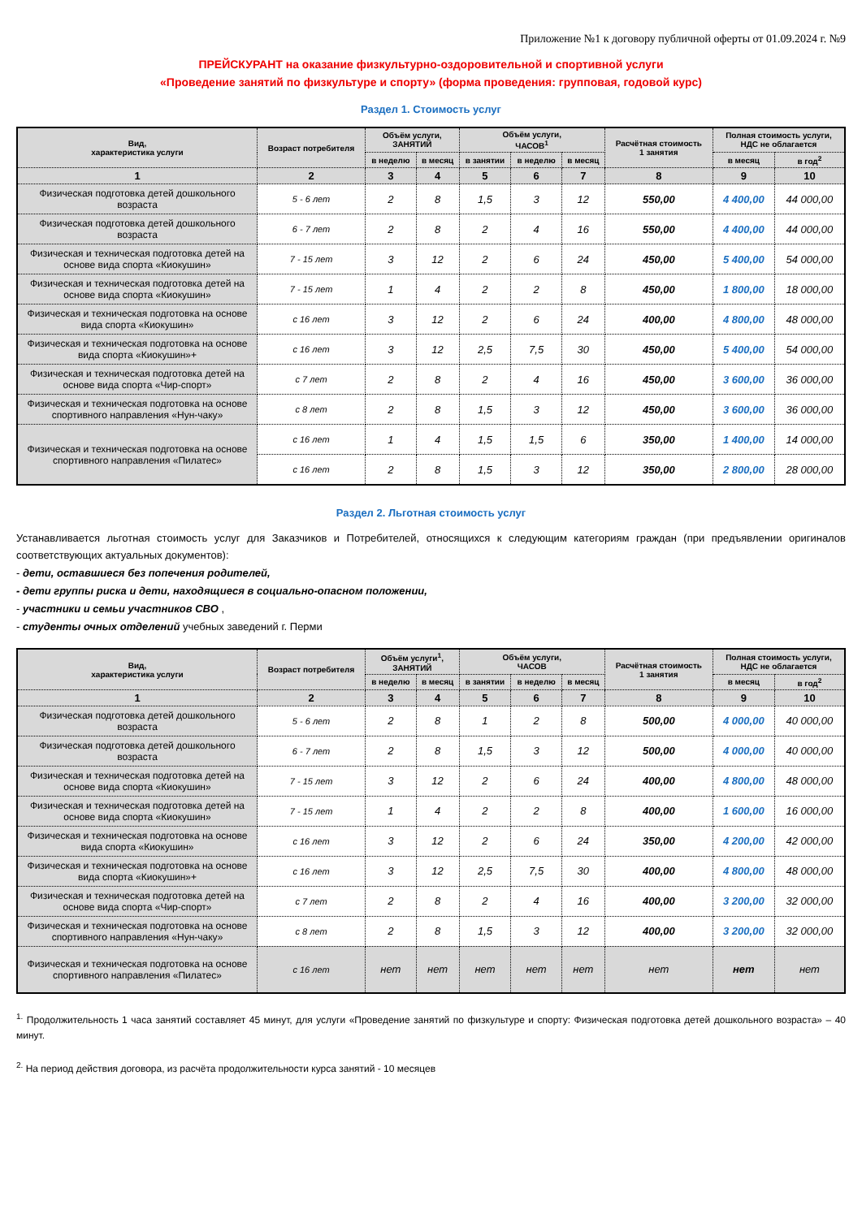Приложение №1 к договору публичной оферты от 01.09.2024 г. №9
ПРЕЙСКУРАНТ на оказание физкультурно-оздоровительной и спортивной услуги
«Проведение занятий по физкультуре и спорту» (форма проведения: групповая, годовой курс)
Раздел 1. Стоимость услуг
| Вид, характеристика услуги | Возраст потребителя | Объём услуги, ЗАНЯТИЙ | | Объём услуги, ЧАСОВ<sup>1</sup> | | | Расчётная стоимость 1 занятия | Полная стоимость услуги, НДС не облагается | |
| --- | --- | --- | --- | --- | --- | --- | --- | --- | --- |
| | | в неделю | в месяц | в занятии | в неделю | в месяц | | в месяц | в год<sup>2</sup> |
| 1 | 2 | 3 | 4 | 5 | 6 | 7 | 8 | 9 | 10 |
| Физическая подготовка детей дошкольного возраста | 5 - 6 лет | 2 | 8 | 1,5 | 3 | 12 | 550,00 | 4 400,00 | 44 000,00 |
| Физическая подготовка детей дошкольного возраста | 6 - 7 лет | 2 | 8 | 2 | 4 | 16 | 550,00 | 4 400,00 | 44 000,00 |
| Физическая и техническая подготовка детей на основе вида спорта «Киокушин» | 7 - 15 лет | 3 | 12 | 2 | 6 | 24 | 450,00 | 5 400,00 | 54 000,00 |
| Физическая и техническая подготовка детей на основе вида спорта «Киокушин» | 7 - 15 лет | 1 | 4 | 2 | 2 | 8 | 450,00 | 1 800,00 | 18 000,00 |
| Физическая и техническая подготовка на основе вида спорта «Киокушин» | с 16 лет | 3 | 12 | 2 | 6 | 24 | 400,00 | 4 800,00 | 48 000,00 |
| Физическая и техническая подготовка на основе вида спорта «Киокушин»+ | с 16 лет | 3 | 12 | 2,5 | 7,5 | 30 | 450,00 | 5 400,00 | 54 000,00 |
| Физическая и техническая подготовка детей на основе вида спорта «Чир-спорт» | с 7 лет | 2 | 8 | 2 | 4 | 16 | 450,00 | 3 600,00 | 36 000,00 |
| Физическая и техническая подготовка на основе спортивного направления «Нун-чаку» | с 8 лет | 2 | 8 | 1,5 | 3 | 12 | 450,00 | 3 600,00 | 36 000,00 |
| Физическая и техническая подготовка на основе спортивного направления «Пилатес» | с 16 лет | 1 | 4 | 1,5 | 1,5 | 6 | 350,00 | 1 400,00 | 14 000,00 |
| | с 16 лет | 2 | 8 | 1,5 | 3 | 12 | 350,00 | 2 800,00 | 28 000,00 |
Раздел 2. Льготная стоимость услуг
Устанавливается льготная стоимость услуг для Заказчиков и Потребителей, относящихся к следующим категориям граждан (при предъявлении оригиналов соответствующих актуальных документов):
- дети, оставшиеся без попечения родителей,
- дети группы риска и дети, находящиеся в социально-опасном положении,
- участники и семьи участников СВО ,
- студенты очных отделений учебных заведений г. Перми
| Вид, характеристика услуги | Возраст потребителя | Объём услуги<sup>1</sup>, ЗАНЯТИЙ | | Объём услуги, ЧАСОВ | | | Расчётная стоимость 1 занятия | Полная стоимость услуги, НДС не облагается | |
| --- | --- | --- | --- | --- | --- | --- | --- | --- | --- |
| | | в неделю | в месяц | в занятии | в неделю | в месяц | | в месяц | в год<sup>2</sup> |
| 1 | 2 | 3 | 4 | 5 | 6 | 7 | 8 | 9 | 10 |
| Физическая подготовка детей дошкольного возраста | 5 - 6 лет | 2 | 8 | 1 | 2 | 8 | 500,00 | 4 000,00 | 40 000,00 |
| Физическая подготовка детей дошкольного возраста | 6 - 7 лет | 2 | 8 | 1,5 | 3 | 12 | 500,00 | 4 000,00 | 40 000,00 |
| Физическая и техническая подготовка детей на основе вида спорта «Киокушин» | 7 - 15 лет | 3 | 12 | 2 | 6 | 24 | 400,00 | 4 800,00 | 48 000,00 |
| Физическая и техническая подготовка детей на основе вида спорта «Киокушин» | 7 - 15 лет | 1 | 4 | 2 | 2 | 8 | 400,00 | 1 600,00 | 16 000,00 |
| Физическая и техническая подготовка на основе вида спорта «Киокушин» | с 16 лет | 3 | 12 | 2 | 6 | 24 | 350,00 | 4 200,00 | 42 000,00 |
| Физическая и техническая подготовка на основе вида спорта «Киокушин»+ | с 16 лет | 3 | 12 | 2,5 | 7,5 | 30 | 400,00 | 4 800,00 | 48 000,00 |
| Физическая и техническая подготовка детей на основе вида спорта «Чир-спорт» | с 7 лет | 2 | 8 | 2 | 4 | 16 | 400,00 | 3 200,00 | 32 000,00 |
| Физическая и техническая подготовка на основе спортивного направления «Нун-чаку» | с 8 лет | 2 | 8 | 1,5 | 3 | 12 | 400,00 | 3 200,00 | 32 000,00 |
| Физическая и техническая подготовка на основе спортивного направления «Пилатес» | с 16 лет | нет | нет | нет | нет | нет | нет | нет | нет |
<sup>1.</sup> Продолжительность 1 часа занятий составляет 45 минут, для услуги «Проведение занятий по физкультуре и спорту: Физическая подготовка детей дошкольного возраста» – 40 минут.
<sup>2.</sup> На период действия договора, из расчёта продолжительности курса занятий - 10 месяцев